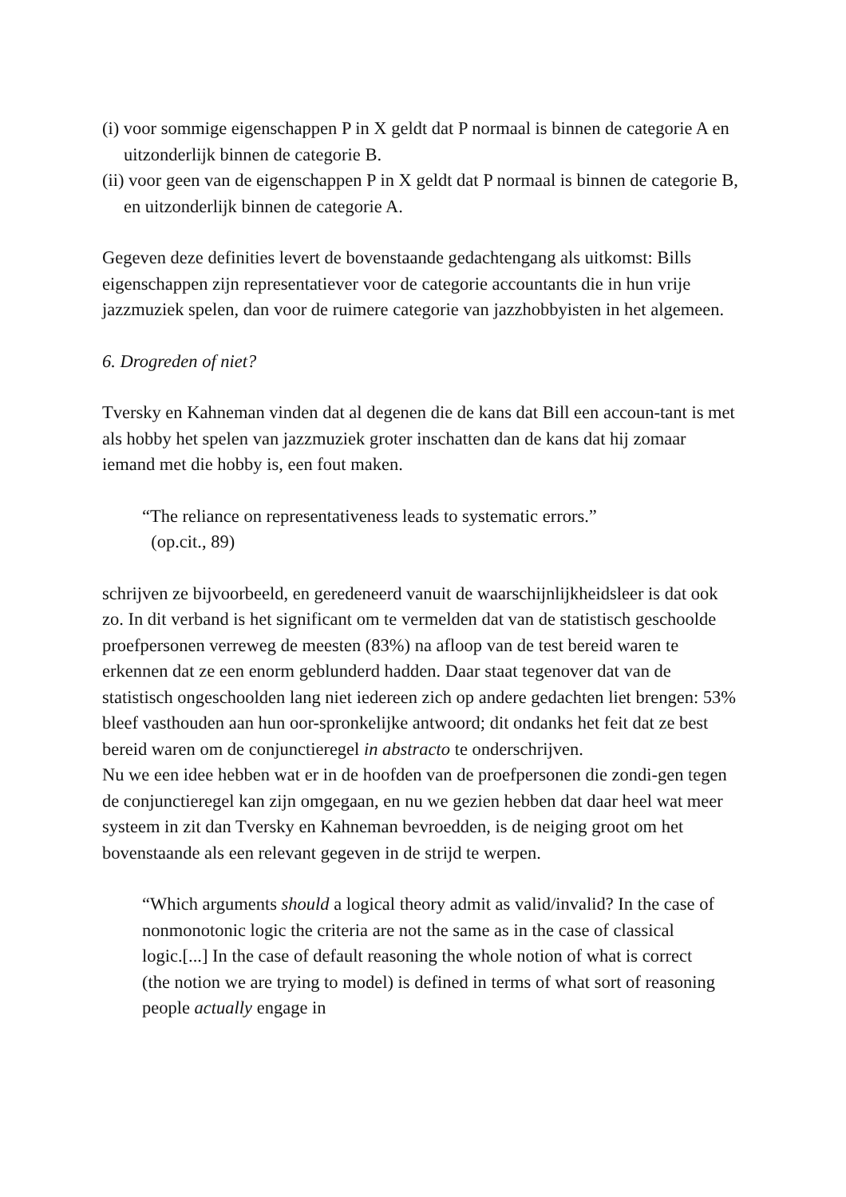(i) voor sommige eigenschappen P in X geldt dat P normaal is binnen de categorie A en uitzonderlijk binnen de categorie B.
(ii) voor geen van de eigenschappen P in X geldt dat P normaal is binnen de categorie B, en uitzonderlijk binnen de categorie A.
Gegeven deze definities levert de bovenstaande gedachtengang als uitkomst: Bills eigenschappen zijn representatiever voor de categorie accountants die in hun vrije jazzmuziek spelen, dan voor de ruimere categorie van jazzhobbyisten in het algemeen.
6. Drogreden of niet?
Tversky en Kahneman vinden dat al degenen die de kans dat Bill een accoun-tant is met als hobby het spelen van jazzmuziek groter inschatten dan de kans dat hij zomaar iemand met die hobby is, een fout maken.
“The reliance on representativeness leads to systematic errors.”
(op.cit., 89)
schrijven ze bijvoorbeeld, en geredeneerd vanuit de waarschijnlijkheidsleer is dat ook zo. In dit verband is het significant om te vermelden dat van de statistisch geschoolde proefpersonen verreweg de meesten (83%) na afloop van de test bereid waren te erkennen dat ze een enorm geblunderd hadden. Daar staat tegenover dat van de statistisch ongeschoolden lang niet iedereen zich op andere gedachten liet brengen: 53% bleef vasthouden aan hun oor-spronkelijke antwoord; dit ondanks het feit dat ze best bereid waren om de conjunctieregel in abstracto te onderschrijven.
Nu we een idee hebben wat er in de hoofden van de proefpersonen die zondi-gen tegen de conjunctieregel kan zijn omgegaan, en nu we gezien hebben dat daar heel wat meer systeem in zit dan Tversky en Kahneman bevroedden, is de neiging groot om het bovenstaande als een relevant gegeven in de strijd te werpen.
“Which arguments should a logical theory admit as valid/invalid? In the case of nonmonotonic logic the criteria are not the same as in the case of classical logic.[...] In the case of default reasoning the whole notion of what is correct (the notion we are trying to model) is defined in terms of what sort of reasoning people actually engage in